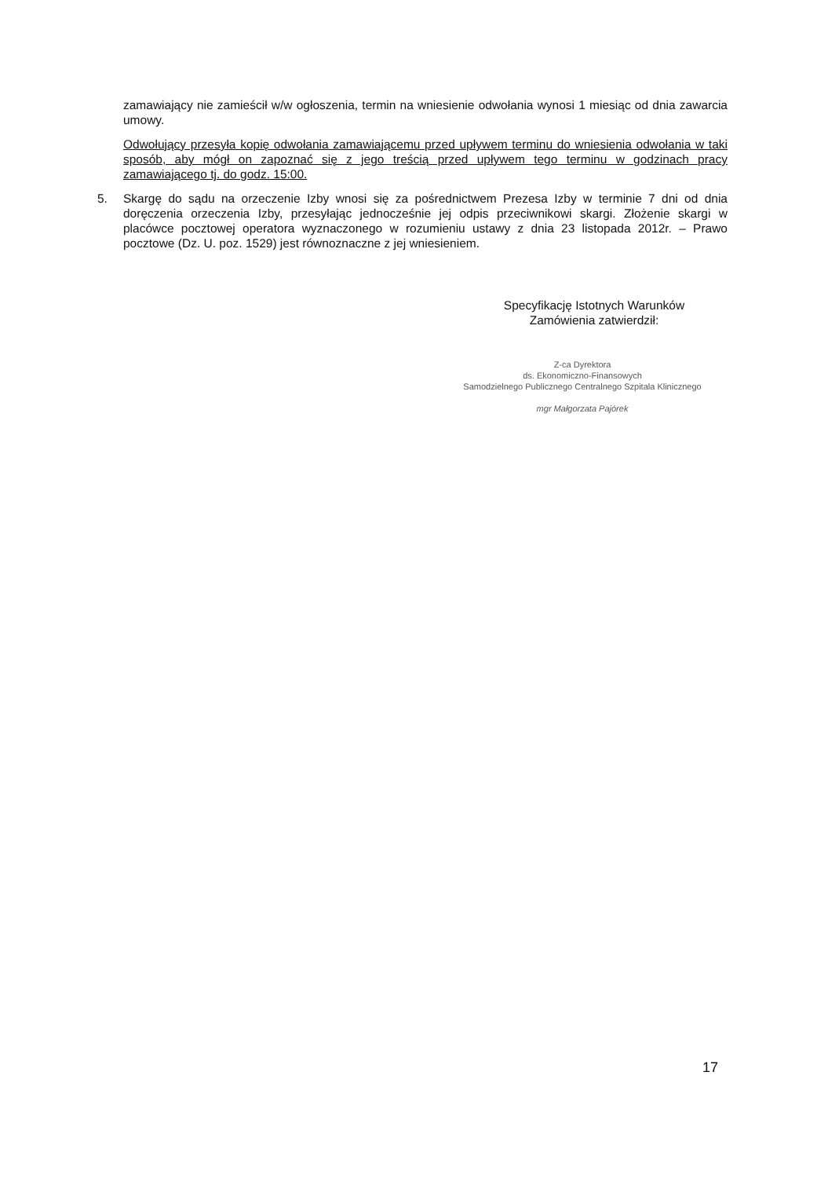zamawiający nie zamieścił w/w ogłoszenia, termin na wniesienie odwołania wynosi 1 miesiąc od dnia zawarcia umowy.
Odwołujący przesyła kopię odwołania zamawiającemu przed upływem terminu do wniesienia odwołania w taki sposób, aby mógł on zapoznać się z jego treścią przed upływem tego terminu w godzinach pracy zamawiającego tj. do godz. 15:00.
5. Skargę do sądu na orzeczenie Izby wnosi się za pośrednictwem Prezesa Izby w terminie 7 dni od dnia doręczenia orzeczenia Izby, przesyłając jednocześnie jej odpis przeciwnikowi skargi. Złożenie skargi w placówce pocztowej operatora wyznaczonego w rozumieniu ustawy z dnia 23 listopada 2012r. – Prawo pocztowe (Dz. U. poz. 1529) jest równoznaczne z jej wniesieniem.
Specyfikację Istotnych Warunków
Zamówienia zatwierdził:
Z-ca Dyrektora
ds. Ekonomiczno-Finansowych
Samodzielnego Publicznego Centralnego Szpitala Klinicznego
mgr Małgorzata Pajórek
17